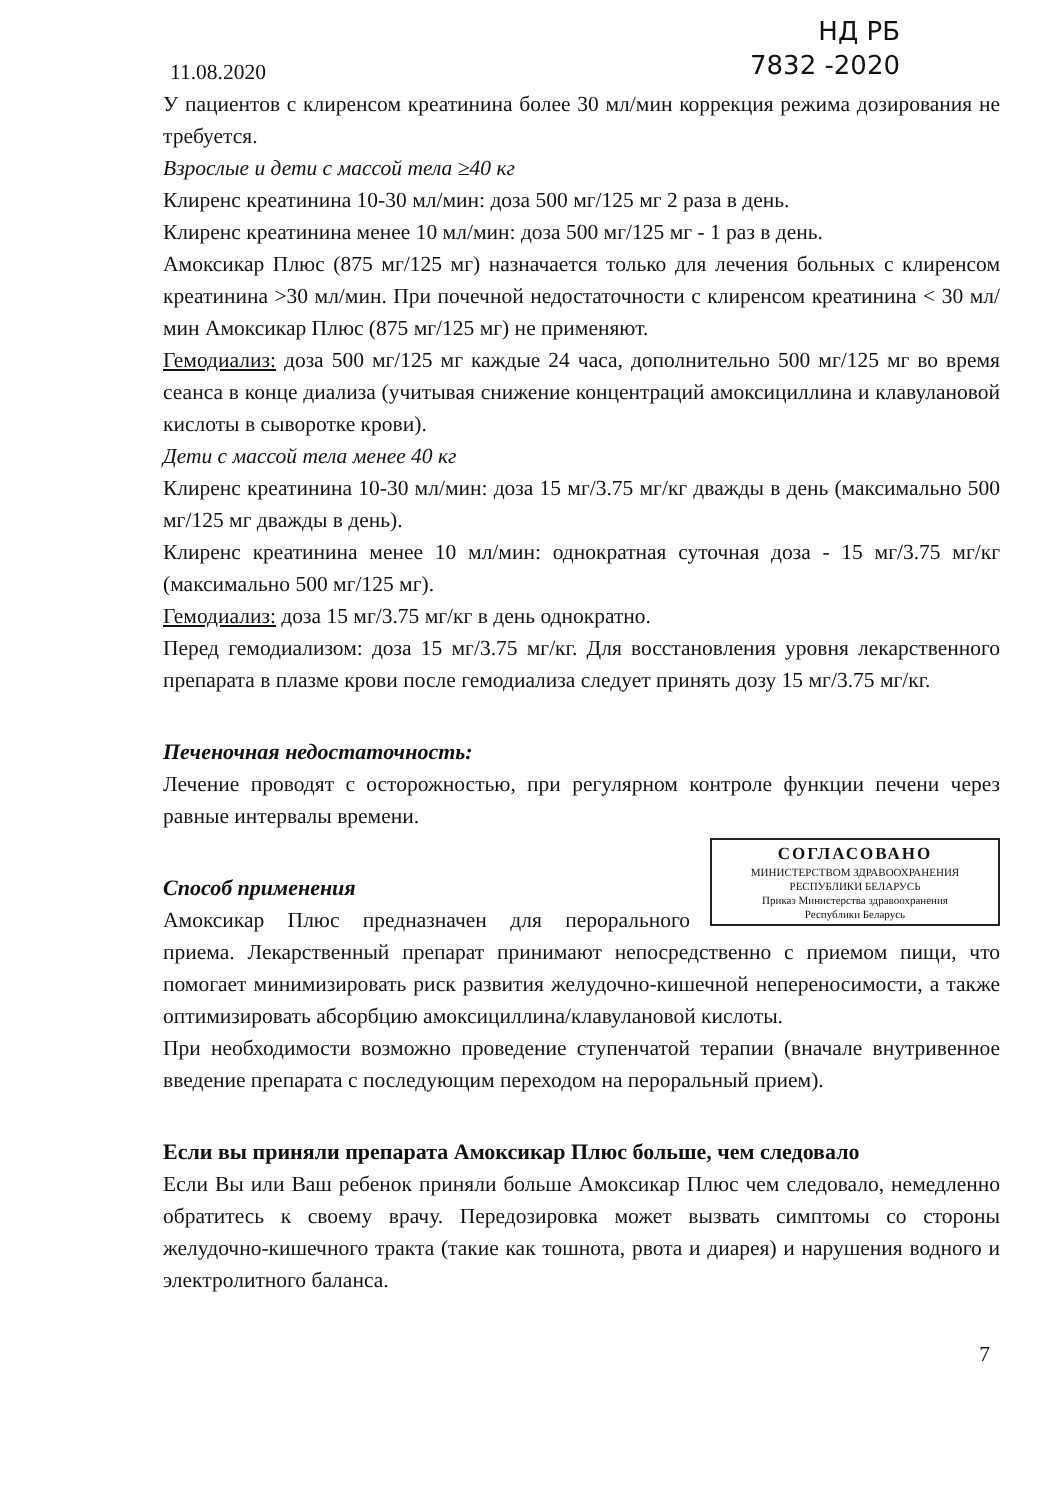11.08.2020
НД РБ
7832 -2020
У пациентов с клиренсом креатинина более 30 мл/мин коррекция режима дозирования не требуется.
Взрослые и дети с массой тела ≥40 кг
Клиренс креатинина 10-30 мл/мин: доза 500 мг/125 мг 2 раза в день.
Клиренс креатинина менее 10 мл/мин: доза 500 мг/125 мг - 1 раз в день.
Амоксикар Плюс (875 мг/125 мг) назначается только для лечения больных с клиренсом креатинина >30 мл/мин. При почечной недостаточности с клиренсом креатинина < 30 мл/мин Амоксикар Плюс (875 мг/125 мг) не применяют.
Гемодиализ: доза 500 мг/125 мг каждые 24 часа, дополнительно 500 мг/125 мг во время сеанса в конце диализа (учитывая снижение концентраций амоксициллина и клавулановой кислоты в сыворотке крови).
Дети с массой тела менее 40 кг
Клиренс креатинина 10-30 мл/мин: доза 15 мг/3.75 мг/кг дважды в день (максимально 500 мг/125 мг дважды в день).
Клиренс креатинина менее 10 мл/мин: однократная суточная доза - 15 мг/3.75 мг/кг (максимально 500 мг/125 мг).
Гемодиализ: доза 15 мг/3.75 мг/кг в день однократно.
Перед гемодиализом: доза 15 мг/3.75 мг/кг. Для восстановления уровня лекарственного препарата в плазме крови после гемодиализа следует принять дозу 15 мг/3.75 мг/кг.
Печеночная недостаточность:
Лечение проводят с осторожностью, при регулярном контроле функции печени через равные интервалы времени.
СОГЛАСОВАНО
МИНИСТЕРСТВОМ ЗДРАВООХРАНЕНИЯ
РЕСПУБЛИКИ БЕЛАРУСЬ
Приказ Министерства здравоохранения
Республики Беларусь
Способ применения
Амоксикар Плюс предназначен для перорального приема. Лекарственный препарат принимают непосредственно с приемом пищи, что помогает минимизировать риск развития желудочно-кишечной непереносимости, а также оптимизировать абсорбцию амоксициллина/клавулановой кислоты.
При необходимости возможно проведение ступенчатой терапии (вначале внутривенное введение препарата с последующим переходом на пероральный прием).
Если вы приняли препарата Амоксикар Плюс больше, чем следовало
Если Вы или Ваш ребенок приняли больше Амоксикар Плюс чем следовало, немедленно обратитесь к своему врачу. Передозировка может вызвать симптомы со стороны желудочно-кишечного тракта (такие как тошнота, рвота и диарея) и нарушения водного и электролитного баланса.
7